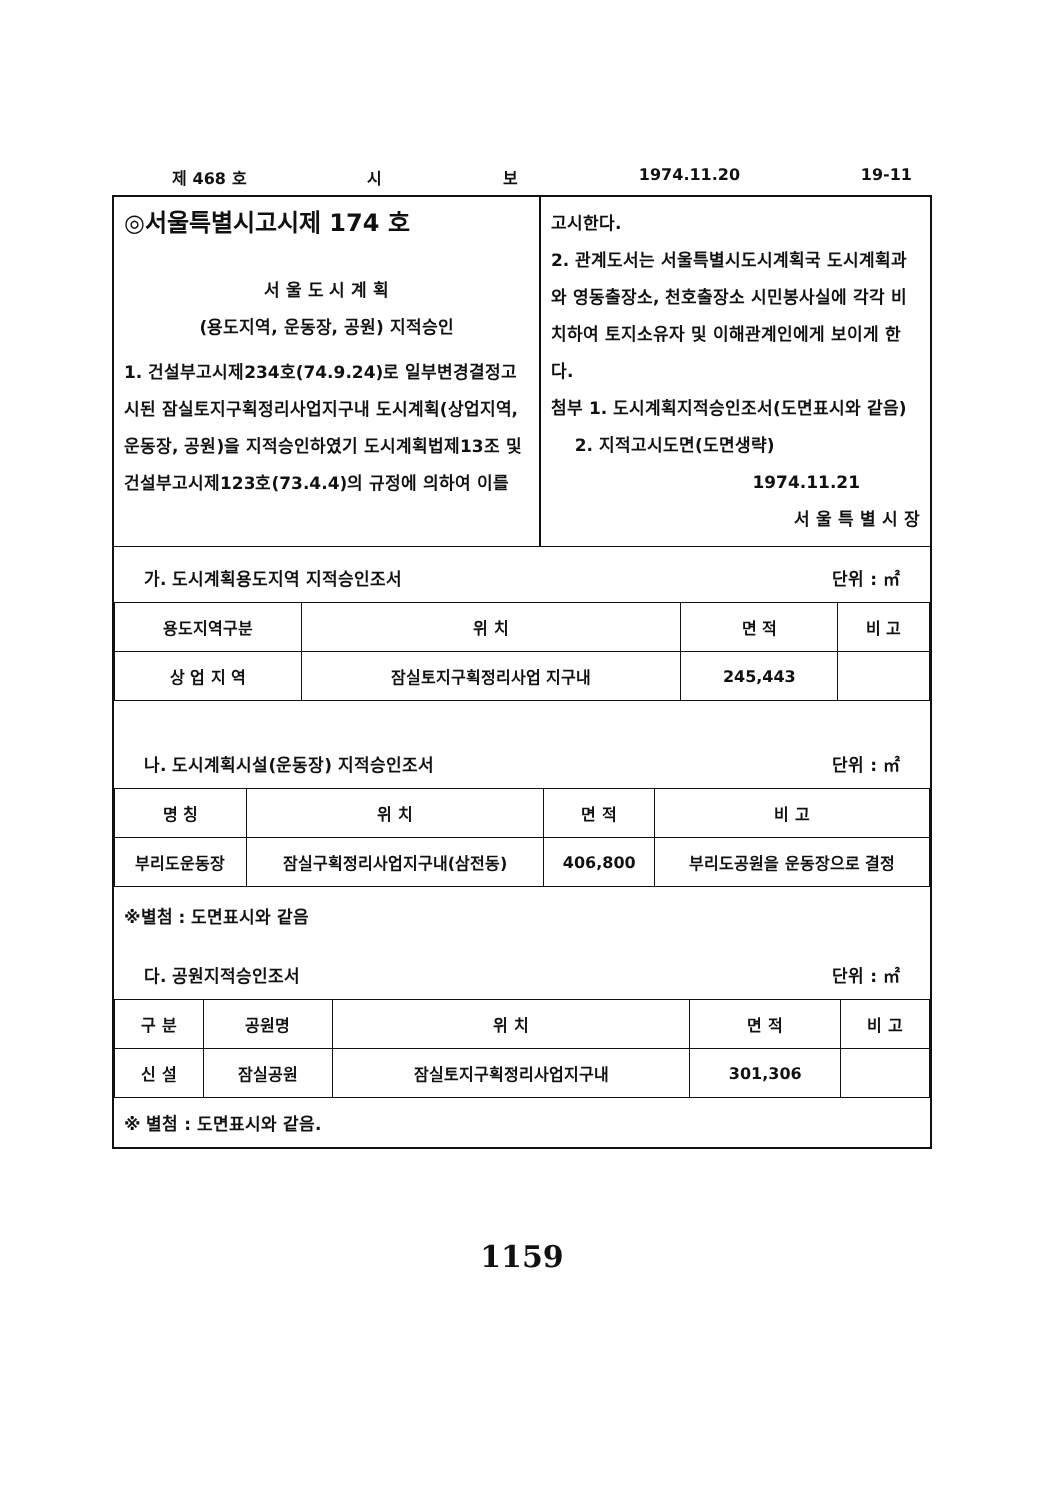제 468 호 시 보 1974.11.20 19-11
◎서울특별시고시제 174 호
서 울 도 시 계 획
(용도지역, 운동장, 공원) 지적승인
1. 건설부고시제234호(74.9.24)로 일부변경결정고시된 잠실토지구획정리사업지구내 도시계획(상업지역, 운동장, 공원)을 지적승인하였기 도시계획법제13조 및 건설부고시제123호(73.4.4)의 규정에 의하여 이를
고시한다.
2. 관계도서는 서울특별시도시계획국 도시계획과와 영동출장소, 천호출장소 시민봉사실에 각각 비치하여 토지소유자 및 이해관계인에게 보이게 한다.
첨부 1. 도시계획지적승인조서(도면표시와 같음)
2. 지적고시도면(도면생략)
1974.11.21
서 울 특 별 시 장
가. 도시계획용도지역 지적승인조서 단위 : ㎡
| 용도지역구분 | 위 치 | 면 적 | 비 고 |
| --- | --- | --- | --- |
| 상 업 지 역 | 잠실토지구획정리사업 지구내 | 245,443 | |
나. 도시계획시설(운동장) 지적승인조서 단위 : ㎡
| 명 칭 | 위 치 | 면 적 | 비 고 |
| --- | --- | --- | --- |
| 부리도운동장 | 잠실구획정리사업지구내(삼전동) | 406,800 | 부리도공원을 운동장으로 결정 |
※별첨 : 도면표시와 같음
다. 공원지적승인조서 단위 : ㎡
| 구 분 | 공원명 | 위 치 | 면 적 | 비 고 |
| --- | --- | --- | --- | --- |
| 신 설 | 잠실공원 | 잠실토지구획정리사업지구내 | 301,306 | |
※ 별첨 : 도면표시와 같음.
1159